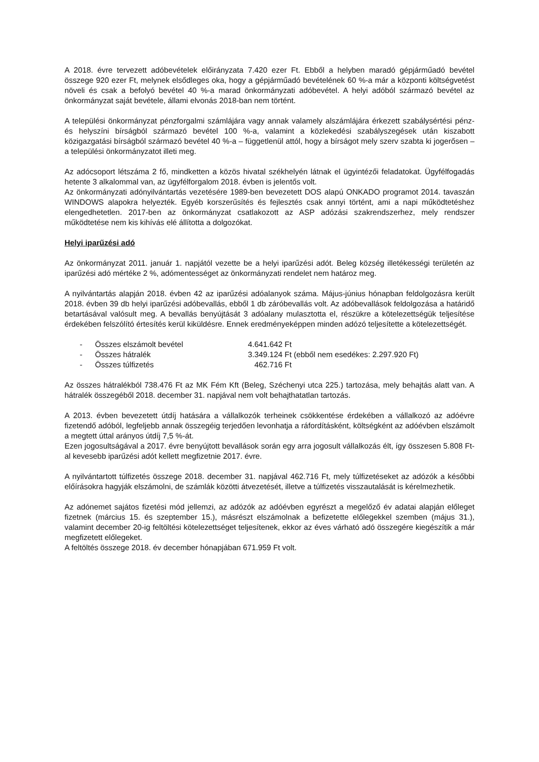A 2018. évre tervezett adóbevételek előirányzata 7.420 ezer Ft. Ebből a helyben maradó gépjárműadó bevétel összege 920 ezer Ft, melynek elsődleges oka, hogy a gépjárműadó bevételének 60 %-a már a központi költségvetést növeli és csak a befolyó bevétel 40 %-a marad önkormányzati adóbevétel. A helyi adóból származó bevétel az önkormányzat saját bevétele, állami elvonás 2018-ban nem történt.
A települési önkormányzat pénzforgalmi számlájára vagy annak valamely alszámlájára érkezett szabálysértési pénz- és helyszíni bírságból származó bevétel 100 %-a, valamint a közlekedési szabályszegések után kiszabott közigazgatási bírságból származó bevétel 40 %-a – függetlenül attól, hogy a bírságot mely szerv szabta ki jogerősen – a települési önkormányzatot illeti meg.
Az adócsoport létszáma 2 fő, mindketten a közös hivatal székhelyén látnak el ügyintézői feladatokat. Ügyfélfogadás hetente 3 alkalommal van, az ügyfélforgalom 2018. évben is jelentős volt.
Az önkormányzati adónyilvántartás vezetésére 1989-ben bevezetett DOS alapú ONKADO programot 2014. tavaszán WINDOWS alapokra helyezték. Egyéb korszerűsítés és fejlesztés csak annyi történt, ami a napi működtetéshez elengedhetetlen. 2017-ben az önkormányzat csatlakozott az ASP adózási szakrendszerhez, mely rendszer működtetése nem kis kihívás elé állította a dolgozókat.
Helyi iparűzési adó
Az önkormányzat 2011. január 1. napjától vezette be a helyi iparűzési adót. Beleg község illetékességi területén az iparűzési adó mértéke 2 %, adómentességet az önkormányzati rendelet nem határoz meg.
A nyilvántartás alapján 2018. évben 42 az iparűzési adóalanyok száma. Május-június hónapban feldolgozásra került 2018. évben 39 db helyi iparűzési adóbevallás, ebből 1 db záróbevallás volt. Az adóbevallások feldolgozása a határidő betartásával valósult meg. A bevallás benyújtását 3 adóalany mulasztotta el, részükre a kötelezettségük teljesítése érdekében felszólító értesítés kerül kiküldésre. Ennek eredményeképpen minden adózó teljesítette a kötelezettségét.
| - | Összes elszámolt bevétel | 4.641.642 Ft |
| - | Összes hátralék | 3.349.124 Ft (ebből nem esedékes: 2.297.920 Ft) |
| - | Összes túlfizetés | 462.716 Ft |
Az összes hátralékból 738.476 Ft az MK Fém Kft (Beleg, Széchenyi utca 225.) tartozása, mely behajtás alatt van. A hátralék összegéből 2018. december 31. napjával nem volt behajthatatlan tartozás.
A 2013. évben bevezetett útdíj hatására a vállalkozók terheinek csökkentése érdekében a vállalkozó az adóévre fizetendő adóból, legfeljebb annak összegéig terjedően levonhatja a ráfordításként, költségként az adóévben elszámolt a megtett úttal arányos útdíj 7,5 %-át.
Ezen jogosultságával a 2017. évre benyújtott bevallások során egy arra jogosult vállalkozás élt, így összesen 5.808 Ft-al kevesebb iparűzési adót kellett megfizetnie 2017. évre.
A nyilvántartott túlfizetés összege 2018. december 31. napjával 462.716 Ft, mely túlfizetéseket az adózók a későbbi előírásokra hagyják elszámolni, de számlák közötti átvezetését, illetve a túlfizetés visszautalását is kérelmezhetik.
Az adónemet sajátos fizetési mód jellemzi, az adózók az adóévben egyrészt a megelőző év adatai alapján előleget fizetnek (március 15. és szeptember 15.), másrészt elszámolnak a befizetette előlegekkel szemben (május 31.), valamint december 20-ig feltöltési kötelezettséget teljesítenek, ekkor az éves várható adó összegére kiegészítik a már megfizetett előlegeket.
A feltöltés összege 2018. év december hónapjában 671.959 Ft volt.